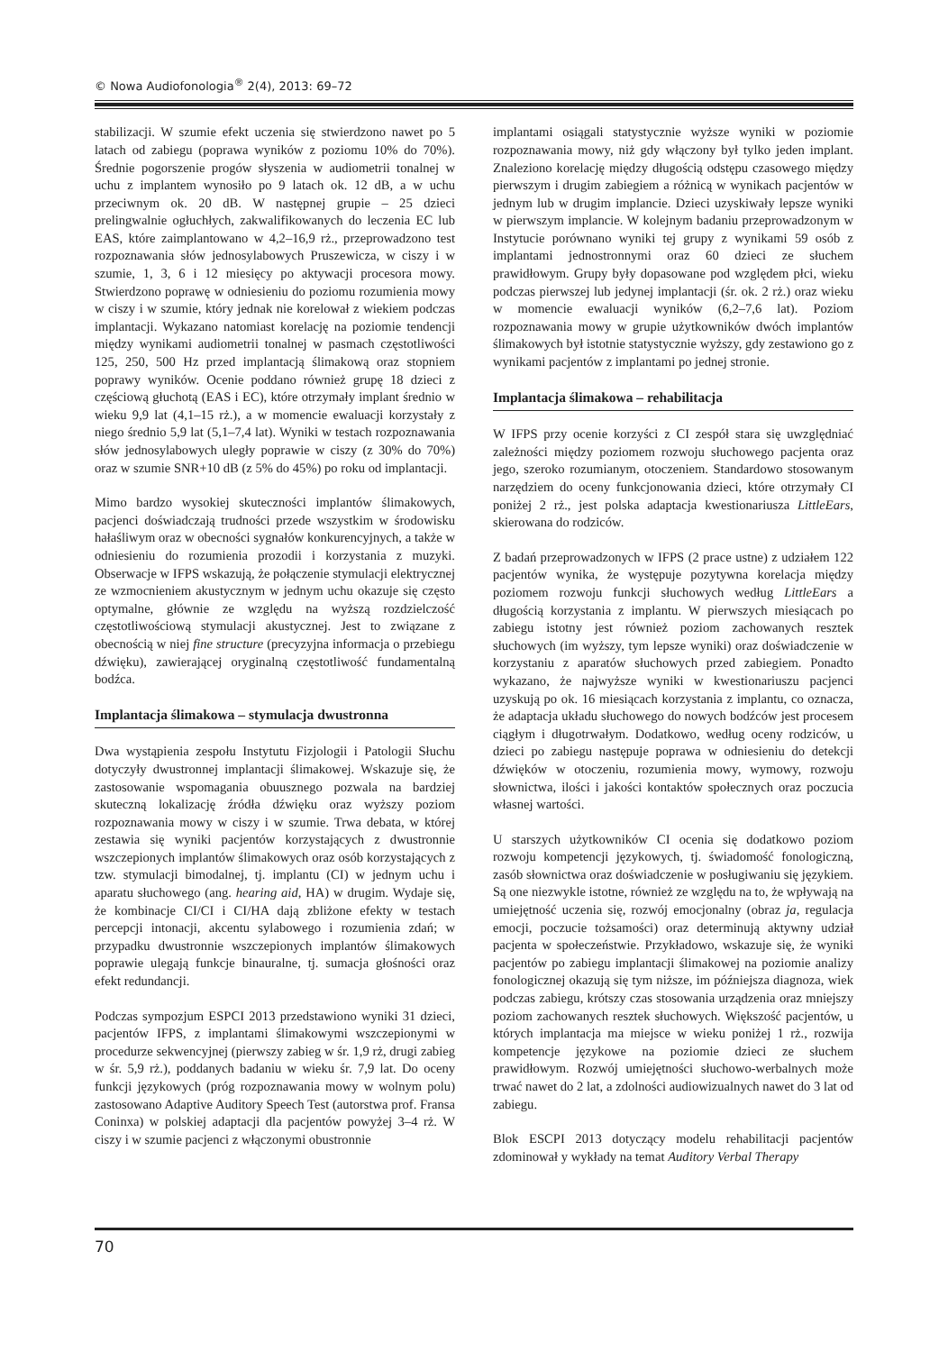© Nowa Audiofonologia<sup>®</sup> 2(4), 2013: 69–72
stabilizacji. W szumie efekt uczenia się stwierdzono nawet po 5 latach od zabiegu (poprawa wyników z poziomu 10% do 70%). Średnie pogorszenie progów słyszenia w audiometrii tonalnej w uchu z implantem wynosiło po 9 latach ok. 12 dB, a w uchu przeciwnym ok. 20 dB. W następnej grupie – 25 dzieci prelingwalnie ogłuchłych, zakwalifikowanych do leczenia EC lub EAS, które zaimplantowano w 4,2–16,9 rż., przeprowadzono test rozpoznawania słów jednosylabowych Pruszewicza, w ciszy i w szumie, 1, 3, 6 i 12 miesięcy po aktywacji procesora mowy. Stwierdzono poprawę w odniesieniu do poziomu rozumienia mowy w ciszy i w szumie, który jednak nie korelował z wiekiem podczas implantacji. Wykazano natomiast korelację na poziomie tendencji między wynikami audiometrii tonalnej w pasmach częstotliwości 125, 250, 500 Hz przed implantacją ślimakową oraz stopniem poprawy wyników. Ocenie poddano również grupę 18 dzieci z częściową głuchotą (EAS i EC), które otrzymały implant średnio w wieku 9,9 lat (4,1–15 rż.), a w momencie ewaluacji korzystały z niego średnio 5,9 lat (5,1–7,4 lat). Wyniki w testach rozpoznawania słów jednosylabowych uległy poprawie w ciszy (z 30% do 70%) oraz w szumie SNR+10 dB (z 5% do 45%) po roku od implantacji.
Mimo bardzo wysokiej skuteczności implantów ślimakowych, pacjenci doświadczają trudności przede wszystkim w środowisku hałaśliwym oraz w obecności sygnałów konkurencyjnych, a także w odniesieniu do rozumienia prozodii i korzystania z muzyki. Obserwacje w IFPS wskazują, że połączenie stymulacji elektrycznej ze wzmocnieniem akustycznym w jednym uchu okazuje się często optymalne, głównie ze względu na wyższą rozdzielczość częstotliwościową stymulacji akustycznej. Jest to związane z obecnością w niej fine structure (precyzyjna informacja o przebiegu dźwięku), zawierającej oryginalną częstotliwość fundamentalną bodźca.
Implantacja ślimakowa – stymulacja dwustronna
Dwa wystąpienia zespołu Instytutu Fizjologii i Patologii Słuchu dotyczyły dwustronnej implantacji ślimakowej. Wskazuje się, że zastosowanie wspomagania obuusznego pozwala na bardziej skuteczną lokalizację źródła dźwięku oraz wyższy poziom rozpoznawania mowy w ciszy i w szumie. Trwa debata, w której zestawia się wyniki pacjentów korzystających z dwustronnie wszczepionych implantów ślimakowych oraz osób korzystających z tzw. stymulacji bimodalnej, tj. implantu (CI) w jednym uchu i aparatu słuchowego (ang. hearing aid, HA) w drugim. Wydaje się, że kombinacje CI/CI i CI/HA dają zbliżone efekty w testach percepcji intonacji, akcentu sylabowego i rozumienia zdań; w przypadku dwustronnie wszczepionych implantów ślimakowych poprawie ulegają funkcje binauralne, tj. sumacja głośności oraz efekt redundancji.
Podczas sympozjum ESPCI 2013 przedstawiono wyniki 31 dzieci, pacjentów IFPS, z implantami ślimakowymi wszczepionymi w procedurze sekwencyjnej (pierwszy zabieg w śr. 1,9 rż, drugi zabieg w śr. 5,9 rż.), poddanych badaniu w wieku śr. 7,9 lat. Do oceny funkcji językowych (próg rozpoznawania mowy w wolnym polu) zastosowano Adaptive Auditory Speech Test (autorstwa prof. Fransa Coninxa) w polskiej adaptacji dla pacjentów powyżej 3–4 rż. W ciszy i w szumie pacjenci z włączonymi obustronnie
implantami osiągali statystycznie wyższe wyniki w poziomie rozpoznawania mowy, niż gdy włączony był tylko jeden implant. Znaleziono korelację między długością odstępu czasowego między pierwszym i drugim zabiegiem a różnicą w wynikach pacjentów w jednym lub w drugim implancie. Dzieci uzyskiwały lepsze wyniki w pierwszym implancie. W kolejnym badaniu przeprowadzonym w Instytucie porównano wyniki tej grupy z wynikami 59 osób z implantami jednostronnymi oraz 60 dzieci ze słuchem prawidłowym. Grupy były dopasowane pod względem płci, wieku podczas pierwszej lub jedynej implantacji (śr. ok. 2 rż.) oraz wieku w momencie ewaluacji wyników (6,2–7,6 lat). Poziom rozpoznawania mowy w grupie użytkowników dwóch implantów ślimakowych był istotnie statystycznie wyższy, gdy zestawiono go z wynikami pacjentów z implantami po jednej stronie.
Implantacja ślimakowa – rehabilitacja
W IFPS przy ocenie korzyści z CI zespół stara się uwzględniać zależności między poziomem rozwoju słuchowego pacjenta oraz jego, szeroko rozumianym, otoczeniem. Standardowo stosowanym narzędziem do oceny funkcjonowania dzieci, które otrzymały CI poniżej 2 rż., jest polska adaptacja kwestionariusza LittleEars, skierowana do rodziców.
Z badań przeprowadzonych w IFPS (2 prace ustne) z udziałem 122 pacjentów wynika, że występuje pozytywna korelacja między poziomem rozwoju funkcji słuchowych według LittleEars a długością korzystania z implantu. W pierwszych miesiącach po zabiegu istotny jest również poziom zachowanych resztek słuchowych (im wyższy, tym lepsze wyniki) oraz doświadczenie w korzystaniu z aparatów słuchowych przed zabiegiem. Ponadto wykazano, że najwyższe wyniki w kwestionariuszu pacjenci uzyskują po ok. 16 miesiącach korzystania z implantu, co oznacza, że adaptacja układu słuchowego do nowych bodźców jest procesem ciągłym i długotrwałym. Dodatkowo, według oceny rodziców, u dzieci po zabiegu następuje poprawa w odniesieniu do detekcji dźwięków w otoczeniu, rozumienia mowy, wymowy, rozwoju słownictwa, ilości i jakości kontaktów społecznych oraz poczucia własnej wartości.
U starszych użytkowników CI ocenia się dodatkowo poziom rozwoju kompetencji językowych, tj. świadomość fonologiczną, zasób słownictwa oraz doświadczenie w posługiwaniu się językiem. Są one niezwykle istotne, również ze względu na to, że wpływają na umiejętność uczenia się, rozwój emocjonalny (obraz ja, regulacja emocji, poczucie tożsamości) oraz determinują aktywny udział pacjenta w społeczeństwie. Przykładowo, wskazuje się, że wyniki pacjentów po zabiegu implantacji ślimakowej na poziomie analizy fonologicznej okazują się tym niższe, im późniejsza diagnoza, wiek podczas zabiegu, krótszy czas stosowania urządzenia oraz mniejszy poziom zachowanych resztek słuchowych. Większość pacjentów, u których implantacja ma miejsce w wieku poniżej 1 rż., rozwija kompetencje językowe na poziomie dzieci ze słuchem prawidłowym. Rozwój umiejętności słuchowo-werbalnych może trwać nawet do 2 lat, a zdolności audiowizualnych nawet do 3 lat od zabiegu.
Blok ESCPI 2013 dotyczący modelu rehabilitacji pacjentów zdominował y wykłady na temat Auditory Verbal Therapy
70